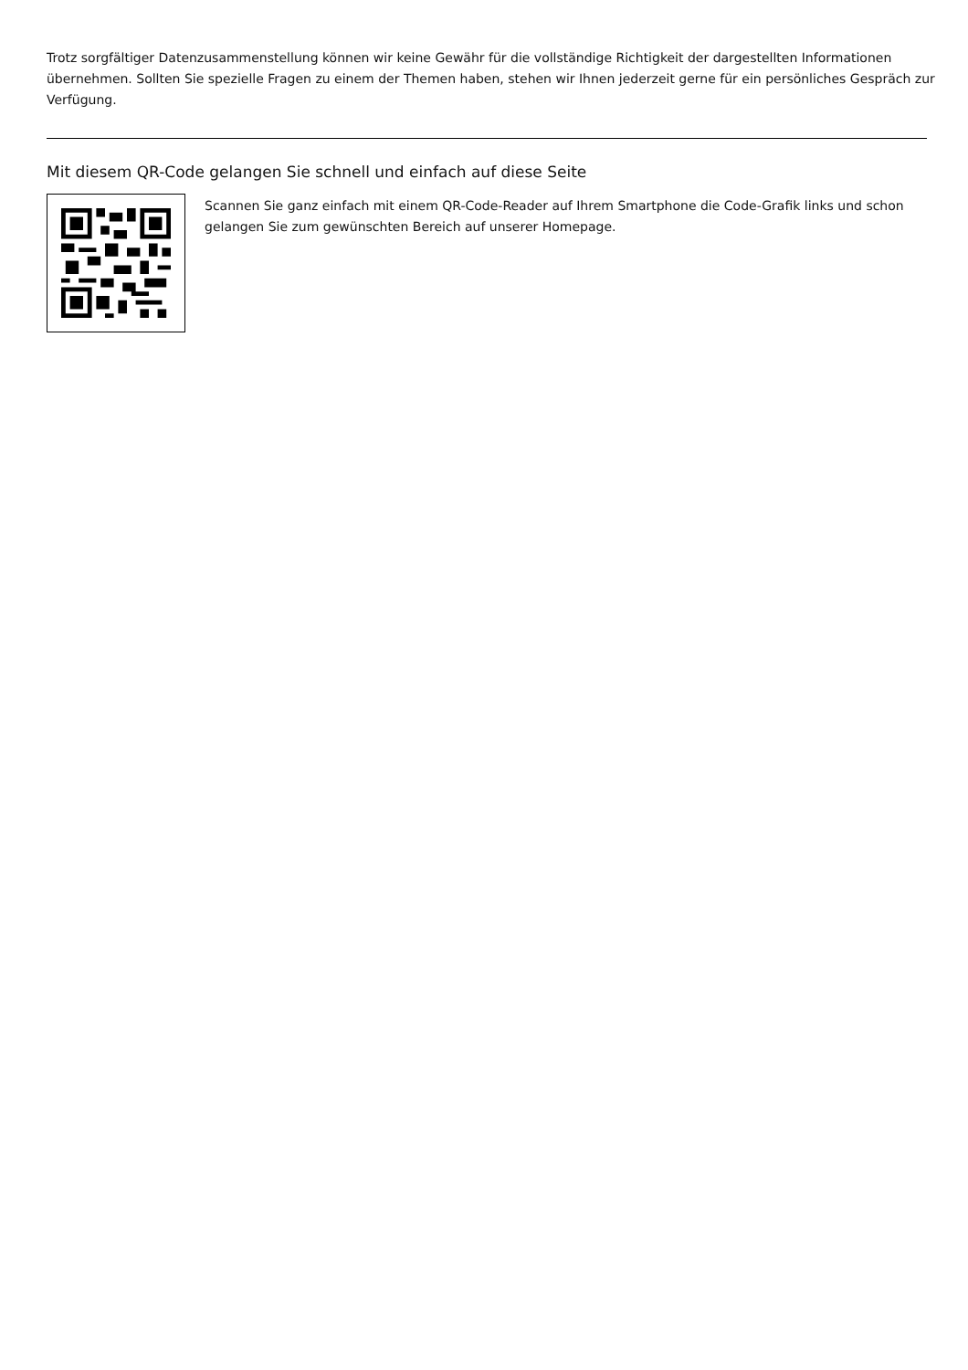Trotz sorgfältiger Datenzusammenstellung können wir keine Gewähr für die vollständige Richtigkeit der dargestellten Informationen
übernehmen. Sollten Sie spezielle Fragen zu einem der Themen haben, stehen wir Ihnen jederzeit gerne für ein persönliches Gespräch zur
Verfügung.
Mit diesem QR-Code gelangen Sie schnell und einfach auf diese Seite
Scannen Sie ganz einfach mit einem QR-Code-Reader auf Ihrem Smartphone die Code-Grafik links und schon
gelangen Sie zum gewünschten Bereich auf unserer Homepage.